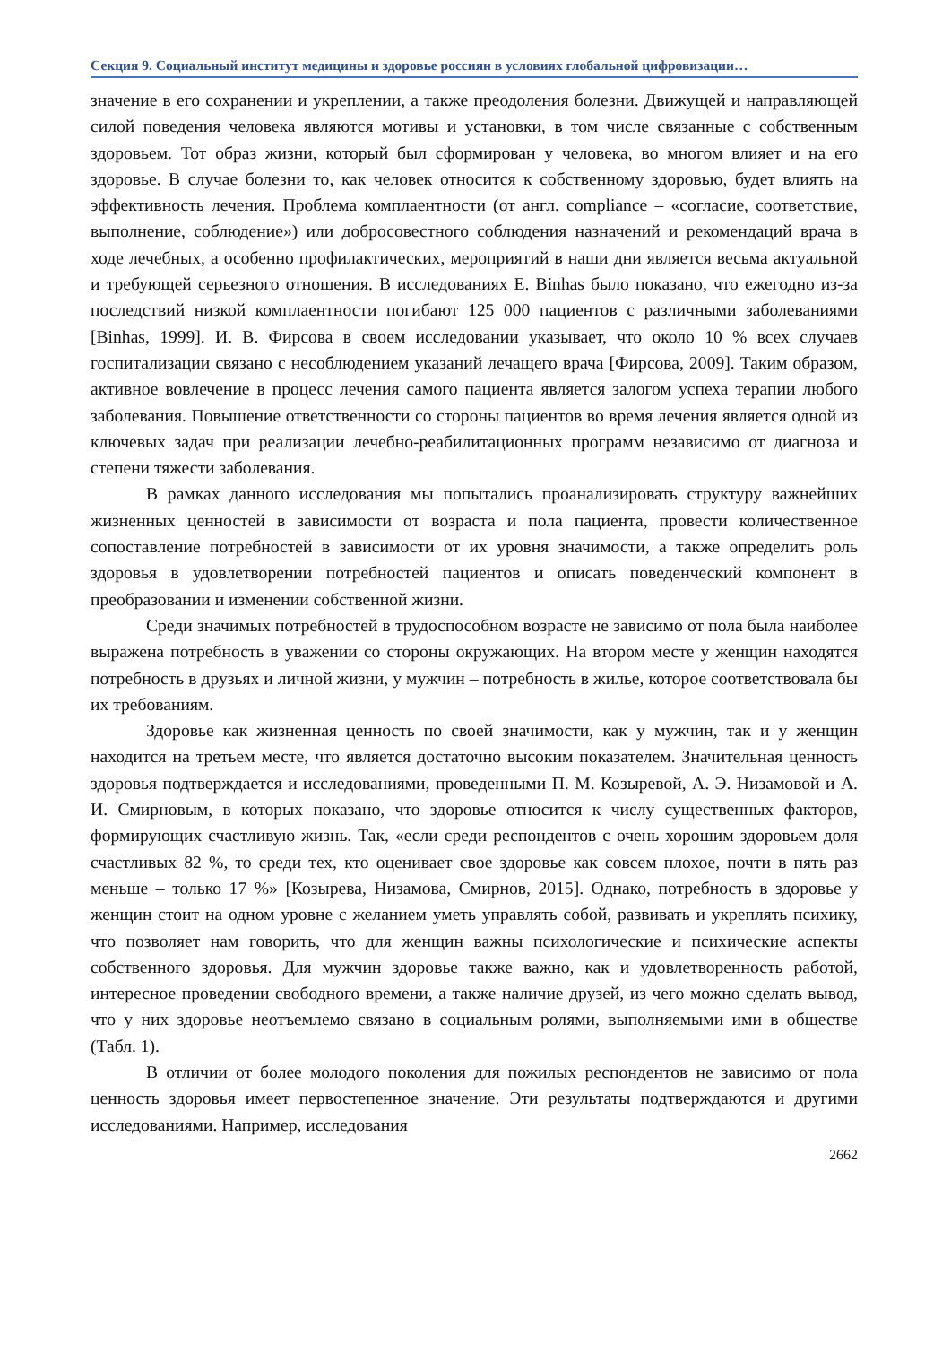Секция 9. Социальный институт медицины и здоровье россиян в условиях глобальной цифровизации…
значение в его сохранении и укреплении, а также преодоления болезни. Движущей и направляющей силой поведения человека являются мотивы и установки, в том числе связанные с собственным здоровьем. Тот образ жизни, который был сформирован у человека, во многом влияет и на его здоровье. В случае болезни то, как человек относится к собственному здоровью, будет влиять на эффективность лечения. Проблема комплаентности (от англ. compliance – «согласие, соответствие, выполнение, соблюдение») или добросовестного соблюдения назначений и рекомендаций врача в ходе лечебных, а особенно профилактических, мероприятий в наши дни является весьма актуальной и требующей серьезного отношения. В исследованиях E. Binhas было показано, что ежегодно из-за последствий низкой комплаентности погибают 125 000 пациентов с различными заболеваниями [Binhas, 1999]. И. В. Фирсова в своем исследовании указывает, что около 10 % всех случаев госпитализации связано с несоблюдением указаний лечащего врача [Фирсова, 2009]. Таким образом, активное вовлечение в процесс лечения самого пациента является залогом успеха терапии любого заболевания. Повышение ответственности со стороны пациентов во время лечения является одной из ключевых задач при реализации лечебно-реабилитационных программ независимо от диагноза и степени тяжести заболевания.
В рамках данного исследования мы попытались проанализировать структуру важнейших жизненных ценностей в зависимости от возраста и пола пациента, провести количественное сопоставление потребностей в зависимости от их уровня значимости, а также определить роль здоровья в удовлетворении потребностей пациентов и описать поведенческий компонент в преобразовании и изменении собственной жизни.
Среди значимых потребностей в трудоспособном возрасте не зависимо от пола была наиболее выражена потребность в уважении со стороны окружающих. На втором месте у женщин находятся потребность в друзьях и личной жизни, у мужчин – потребность в жилье, которое соответствовала бы их требованиям.
Здоровье как жизненная ценность по своей значимости, как у мужчин, так и у женщин находится на третьем месте, что является достаточно высоким показателем. Значительная ценность здоровья подтверждается и исследованиями, проведенными П. М. Козыревой, А. Э. Низамовой и А. И. Смирновым, в которых показано, что здоровье относится к числу существенных факторов, формирующих счастливую жизнь. Так, «если среди респондентов с очень хорошим здоровьем доля счастливых 82 %, то среди тех, кто оценивает свое здоровье как совсем плохое, почти в пять раз меньше – только 17 %» [Козырева, Низамова, Смирнов, 2015]. Однако, потребность в здоровье у женщин стоит на одном уровне с желанием уметь управлять собой, развивать и укреплять психику, что позволяет нам говорить, что для женщин важны психологические и психические аспекты собственного здоровья. Для мужчин здоровье также важно, как и удовлетворенность работой, интересное проведении свободного времени, а также наличие друзей, из чего можно сделать вывод, что у них здоровье неотъемлемо связано в социальным ролями, выполняемыми ими в обществе (Табл. 1).
В отличии от более молодого поколения для пожилых респондентов не зависимо от пола ценность здоровья имеет первостепенное значение. Эти результаты подтверждаются и другими исследованиями. Например, исследования
2662